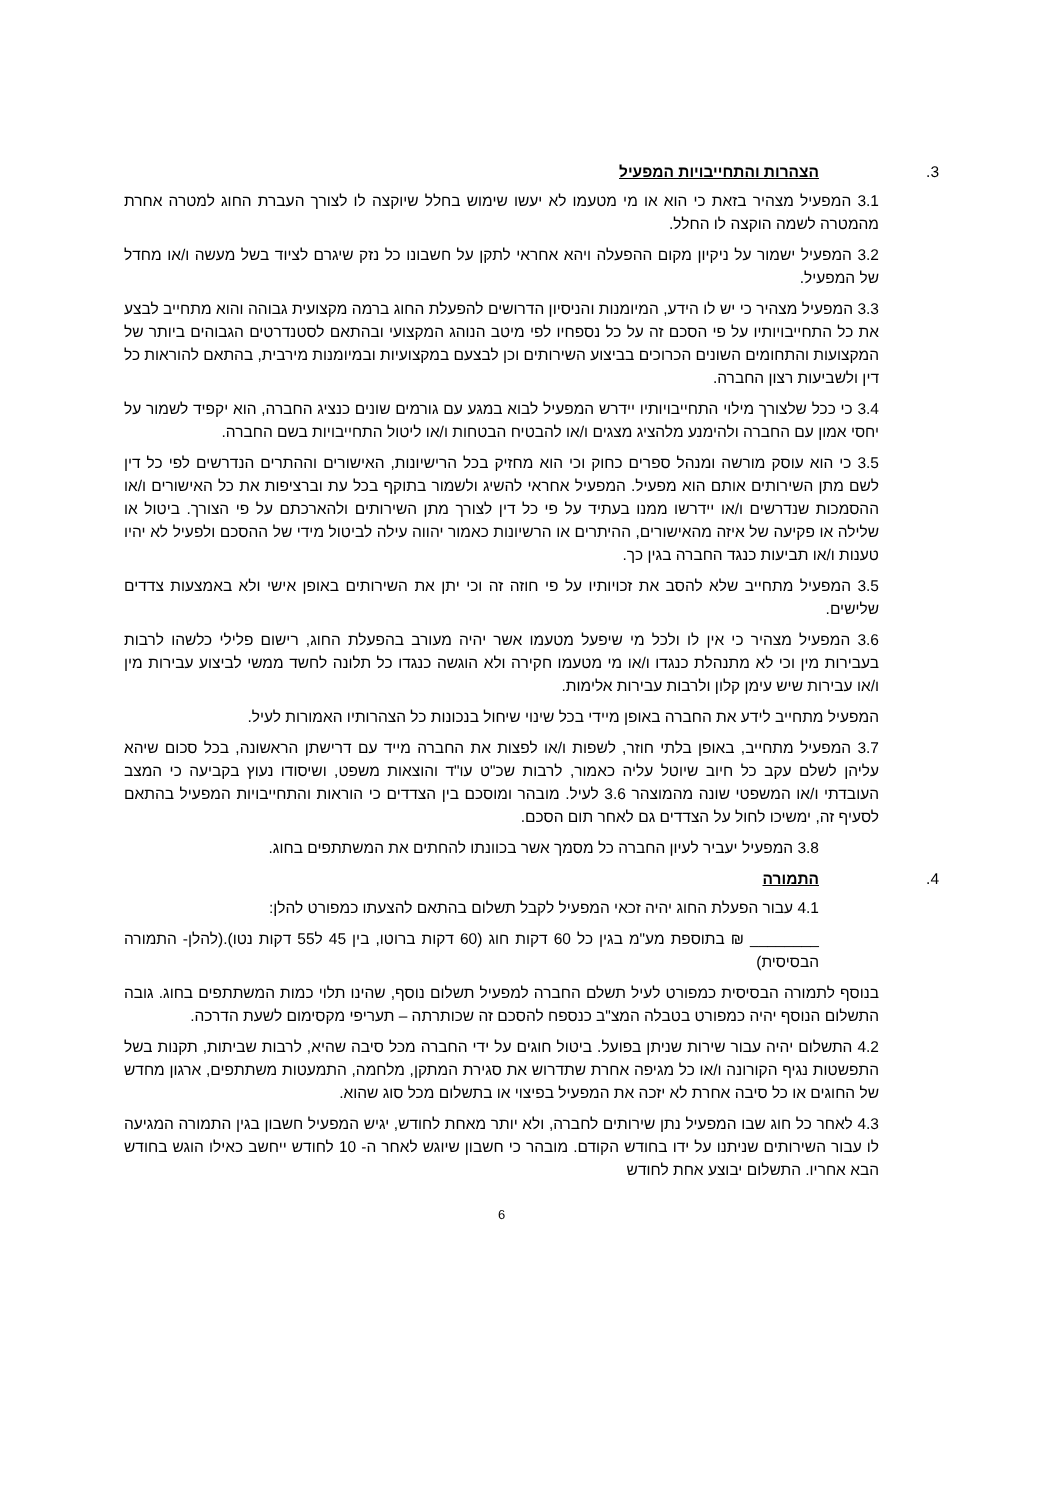3. הצהרות והתחייבויות המפעיל
3.1 המפעיל מצהיר בזאת כי הוא או מי מטעמו לא יעשו שימוש בחלל שיוקצה לו לצורך העברת החוג למטרה אחרת מהמטרה לשמה הוקצה לו החלל.
3.2 המפעיל ישמור על ניקיון מקום ההפעלה ויהא אחראי לתקן על חשבונו כל נזק שיגרם לציוד בשל מעשה ו/או מחדל של המפעיל.
3.3 המפעיל מצהיר כי יש לו הידע, המיומנות והניסיון הדרושים להפעלת החוג ברמה מקצועית גבוהה והוא מתחייב לבצע את כל התחייבויותיו על פי הסכם זה על כל נספחיו לפי מיטב הנוהג המקצועי ובהתאם לסטנדרטים הגבוהים ביותר של המקצועות והתחומים השונים הכרוכים בביצוע השירותים וכן לבצעם במקצועיות ובמיומנות מירבית, בהתאם להוראות כל דין ולשביעות רצון החברה.
3.4 כי ככל שלצורך מילוי התחייבויותיו יידרש המפעיל לבוא במגע עם גורמים שונים כנציג החברה, הוא יקפיד לשמור על יחסי אמון עם החברה ולהימנע מלהציג מצגים ו/או להבטיח הבטחות ו/או ליטול התחייבויות בשם החברה.
3.5 כי הוא עוסק מורשה ומנהל ספרים כחוק וכי הוא מחזיק בכל הרישיונות, האישורים וההתרים הנדרשים לפי כל דין לשם מתן השירותים אותם הוא מפעיל. המפעיל אחראי להשיג ולשמור בתוקף בכל עת וברציפות את כל האישורים ו/או ההסמכות שנדרשים ו/או יידרשו ממנו בעתיד על פי כל דין לצורך מתן השירותים ולהארכתם על פי הצורך. ביטול או שלילה או פקיעה של איזה מהאישורים, ההיתרים או הרשיונות כאמור יהווה עילה לביטול מידי של ההסכם ולפעיל לא יהיו טענות ו/או תביעות כנגד החברה בגין כך.
3.5 המפעיל מתחייב שלא להסב את זכויותיו על פי חוזה זה וכי יתן את השירותים באופן אישי ולא באמצעות צדדים שלישים.
3.6 המפעיל מצהיר כי אין לו ולכל מי שיפעל מטעמו אשר יהיה מעורב בהפעלת החוג, רישום פלילי כלשהו לרבות בעבירות מין וכי לא מתנהלת כנגדו ו/או מי מטעמו חקירה ולא הוגשה כנגדו כל תלונה לחשד ממשי לביצוע עבירות מין ו/או עבירות שיש עימן קלון ולרבות עבירות אלימות.
המפעיל מתחייב לידע את החברה באופן מיידי בכל שינוי שיחול בנכונות כל הצהרותיו האמורות לעיל.
3.7 המפעיל מתחייב, באופן בלתי חוזר, לשפות ו/או לפצות את החברה מייד עם דרישתן הראשונה, בכל סכום שיהא עליהן לשלם עקב כל חיוב שיוטל עליה כאמור, לרבות שכ"ט עו"ד והוצאות משפט, ושיסודו נעוץ בקביעה כי המצב העובדתי ו/או המשפטי שונה מהמוצהר 3.6 לעיל. מובהר ומוסכם בין הצדדים כי הוראות והתחייבויות המפעיל בהתאם לסעיף זה, ימשיכו לחול על הצדדים גם לאחר תום הסכם.
3.8 המפעיל יעביר לעיון החברה כל מסמך אשר בכוונתו להחתים את המשתתפים בחוג.
4. התמורה
4.1 עבור הפעלת החוג יהיה זכאי המפעיל לקבל תשלום בהתאם להצעתו כמפורט להלן:
________ ₪ בתוספת מע"מ בגין כל 60 דקות חוג (60 דקות ברוטו, בין 45 ל55 דקות נטו).(להלן- התמורה הבסיסית)
בנוסף לתמורה הבסיסית כמפורט לעיל תשלם החברה למפעיל תשלום נוסף, שהינו תלוי כמות המשתתפים בחוג. גובה התשלום הנוסף יהיה כמפורט בטבלה המצ"ב כנספח להסכם זה שכותרתה – תעריפי מקסימום לשעת הדרכה.
4.2 התשלום יהיה עבור שירות שניתן בפועל. ביטול חוגים על ידי החברה מכל סיבה שהיא, לרבות שביתות, תקנות בשל התפשטות נגיף הקורונה ו/או כל מגיפה אחרת שתדרוש את סגירת המתקן, מלחמה, התמעטות משתתפים, ארגון מחדש של החוגים או כל סיבה אחרת לא יזכה את המפעיל בפיצוי או בתשלום מכל סוג שהוא.
4.3 לאחר כל חוג שבו המפעיל נתן שירותים לחברה, ולא יותר מאחת לחודש, יגיש המפעיל חשבון בגין התמורה המגיעה לו עבור השירותים שניתנו על ידו בחודש הקודם. מובהר כי חשבון שיוגש לאחר ה- 10 לחודש ייחשב כאילו הוגש בחודש הבא אחריו. התשלום יבוצע אחת לחודש
6